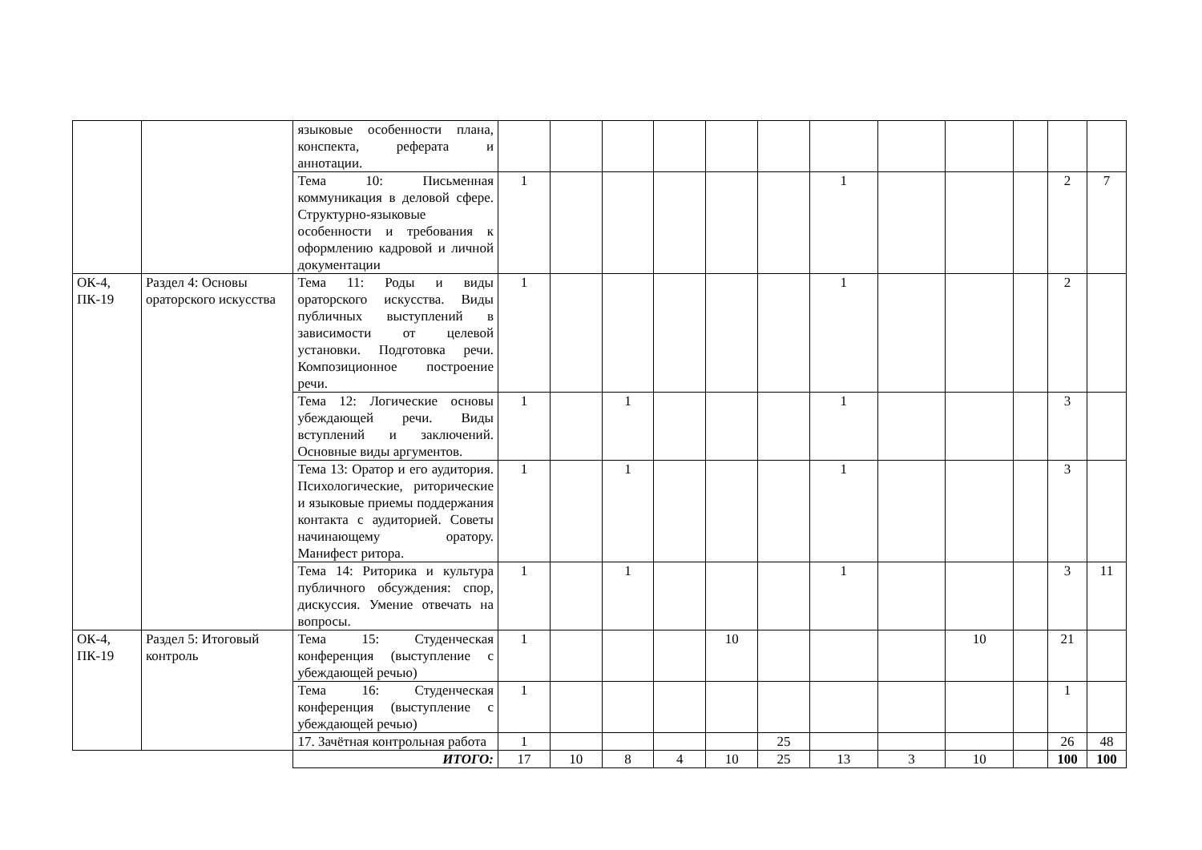| | | языковые особенности плана, конспекта, реферата и аннотации. | | | | | | | | | | | | |
| | | Тема 10: Письменная коммуникация в деловой сфере. Структурно-языковые особенности и требования к оформлению кадровой и личной документации | 1 | | | | | | 1 | | | | 2 | 7 |
| ОК-4, ПК-19 | Раздел 4: Основы ораторского искусства | Тема 11: Роды и виды ораторского искусства. Виды публичных выступлений в зависимости от целевой установки. Подготовка речи. Композиционное построение речи. | 1 | | | | | | 1 | | | | 2 | |
| | | Тема 12: Логические основы убеждающей речи. Виды вступлений и заключений. Основные виды аргументов. | 1 | | 1 | | | | 1 | | | | 3 | |
| | | Тема 13: Оратор и его аудитория. Психологические, риторические и языковые приемы поддержания контакта с аудиторией. Советы начинающему оратору. Манифест ритора. | 1 | | 1 | | | | 1 | | | | 3 | |
| | | Тема 14: Риторика и культура публичного обсуждения: спор, дискуссия. Умение отвечать на вопросы. | 1 | | 1 | | | | 1 | | | | 3 | 11 |
| ОК-4, ПК-19 | Раздел 5: Итоговый контроль | Тема 15: Студенческая конференция (выступление с убеждающей речью) | 1 | | | | 10 | | | | 10 | | 21 | |
| | | Тема 16: Студенческая конференция (выступление с убеждающей речью) | 1 | | | | | | | | | | 1 | |
| | | 17. Зачётная контрольная работа | 1 | | | | | 25 | | | | | 26 | 48 |
| | | ИТОГО: | 17 | 10 | 8 | 4 | 10 | 25 | 13 | 3 | 10 | | 100 | 100 |